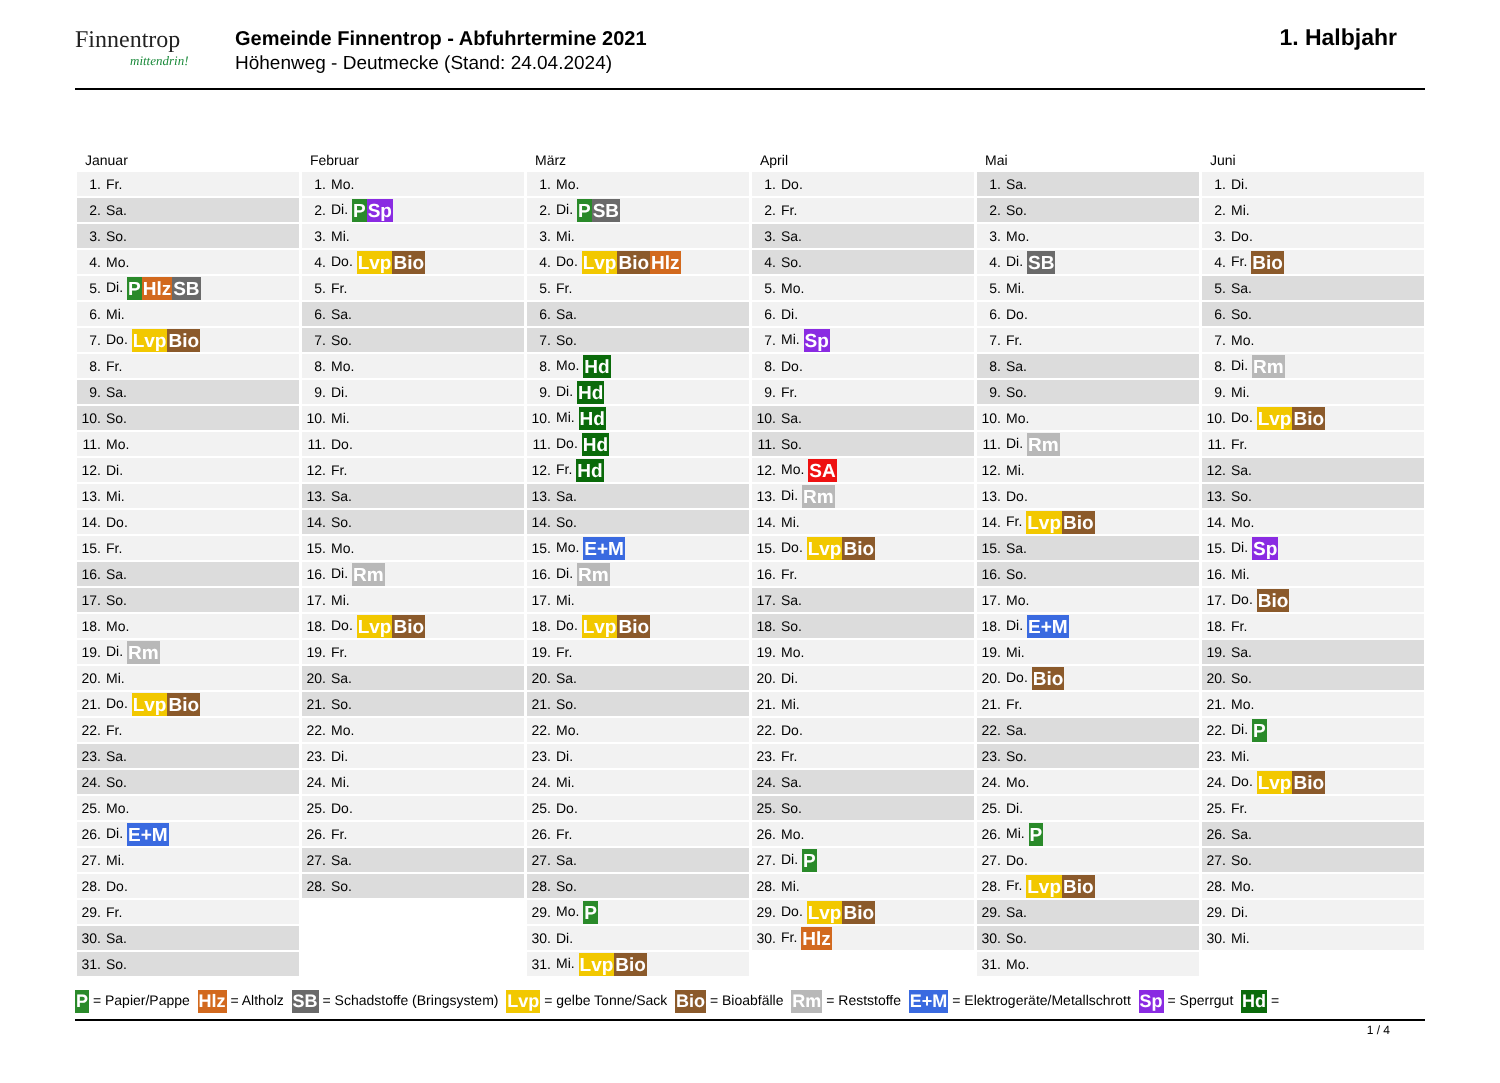Finnentrop
mittendrin!
Gemeinde Finnentrop - Abfuhrtermine 2021
Höhenweg - Deutmecke (Stand: 24.04.2024)
1. Halbjahr
Januar
| 1. | Fr. |
| 2. | Sa. |
| 3. | So. |
| 4. | Mo. |
| 5. | Di. P Hlz SB |
| 6. | Mi. |
| 7. | Do. Lvp Bio |
| 8. | Fr. |
| 9. | Sa. |
| 10. | So. |
| 11. | Mo. |
| 12. | Di. |
| 13. | Mi. |
| 14. | Do. |
| 15. | Fr. |
| 16. | Sa. |
| 17. | So. |
| 18. | Mo. |
| 19. | Di. Rm |
| 20. | Mi. |
| 21. | Do. Lvp Bio |
| 22. | Fr. |
| 23. | Sa. |
| 24. | So. |
| 25. | Mo. |
| 26. | Di. E+M |
| 27. | Mi. |
| 28. | Do. |
| 29. | Fr. |
| 30. | Sa. |
| 31. | So. |
Februar
| 1. | Mo. |
| 2. | Di. P Sp |
| 3. | Mi. |
| 4. | Do. Lvp Bio |
| 5. | Fr. |
| 6. | Sa. |
| 7. | So. |
| 8. | Mo. |
| 9. | Di. |
| 10. | Mi. |
| 11. | Do. |
| 12. | Fr. |
| 13. | Sa. |
| 14. | So. |
| 15. | Mo. |
| 16. | Di. Rm |
| 17. | Mi. |
| 18. | Do. Lvp Bio |
| 19. | Fr. |
| 20. | Sa. |
| 21. | So. |
| 22. | Mo. |
| 23. | Di. |
| 24. | Mi. |
| 25. | Do. |
| 26. | Fr. |
| 27. | Sa. |
| 28. | So. |
März
| 1. | Mo. |
| 2. | Di. P SB |
| 3. | Mi. |
| 4. | Do. Lvp Bio Hlz |
| 5. | Fr. |
| 6. | Sa. |
| 7. | So. |
| 8. | Mo. Hd |
| 9. | Di. Hd |
| 10. | Mi. Hd |
| 11. | Do. Hd |
| 12. | Fr. Hd |
| 13. | Sa. |
| 14. | So. |
| 15. | Mo. E+M |
| 16. | Di. Rm |
| 17. | Mi. |
| 18. | Do. Lvp Bio |
| 19. | Fr. |
| 20. | Sa. |
| 21. | So. |
| 22. | Mo. |
| 23. | Di. |
| 24. | Mi. |
| 25. | Do. |
| 26. | Fr. |
| 27. | Sa. |
| 28. | So. |
| 29. | Mo. P |
| 30. | Di. |
| 31. | Mi. Lvp Bio |
April
| 1. | Do. |
| 2. | Fr. |
| 3. | Sa. |
| 4. | So. |
| 5. | Mo. |
| 6. | Di. |
| 7. | Mi. Sp |
| 8. | Do. |
| 9. | Fr. |
| 10. | Sa. |
| 11. | So. |
| 12. | Mo. SA |
| 13. | Di. Rm |
| 14. | Mi. |
| 15. | Do. Lvp Bio |
| 16. | Fr. |
| 17. | Sa. |
| 18. | So. |
| 19. | Mo. |
| 20. | Di. |
| 21. | Mi. |
| 22. | Do. |
| 23. | Fr. |
| 24. | Sa. |
| 25. | So. |
| 26. | Mo. |
| 27. | Di. P |
| 28. | Mi. |
| 29. | Do. Lvp Bio |
| 30. | Fr. Hlz |
Mai
| 1. | Sa. |
| 2. | So. |
| 3. | Mo. |
| 4. | Di. SB |
| 5. | Mi. |
| 6. | Do. |
| 7. | Fr. |
| 8. | Sa. |
| 9. | So. |
| 10. | Mo. |
| 11. | Di. Rm |
| 12. | Mi. |
| 13. | Do. |
| 14. | Fr. Lvp Bio |
| 15. | Sa. |
| 16. | So. |
| 17. | Mo. |
| 18. | Di. E+M |
| 19. | Mi. |
| 20. | Do. Bio |
| 21. | Fr. |
| 22. | Sa. |
| 23. | So. |
| 24. | Mo. |
| 25. | Di. |
| 26. | Mi. P |
| 27. | Do. |
| 28. | Fr. Lvp Bio |
| 29. | Sa. |
| 30. | So. |
| 31. | Mo. |
Juni
| 1. | Di. |
| 2. | Mi. |
| 3. | Do. |
| 4. | Fr. Bio |
| 5. | Sa. |
| 6. | So. |
| 7. | Mo. |
| 8. | Di. Rm |
| 9. | Mi. |
| 10. | Do. Lvp Bio |
| 11. | Fr. |
| 12. | Sa. |
| 13. | So. |
| 14. | Mo. |
| 15. | Di. Sp |
| 16. | Mi. |
| 17. | Do. Bio |
| 18. | Fr. |
| 19. | Sa. |
| 20. | So. |
| 21. | Mo. |
| 22. | Di. P |
| 23. | Mi. |
| 24. | Do. Lvp Bio |
| 25. | Fr. |
| 26. | Sa. |
| 27. | So. |
| 28. | Mo. |
| 29. | Di. |
| 30. | Mi. |
P = Papier/Pappe Hlz = Altholz SB = Schadstoffe (Bringsystem) Lvp = gelbe Tonne/Sack Bio = Bioabfälle Rm = Reststoffe E+M = Elektrogeräte/Metallschrott Sp = Sperrgut Hd =
1 / 4